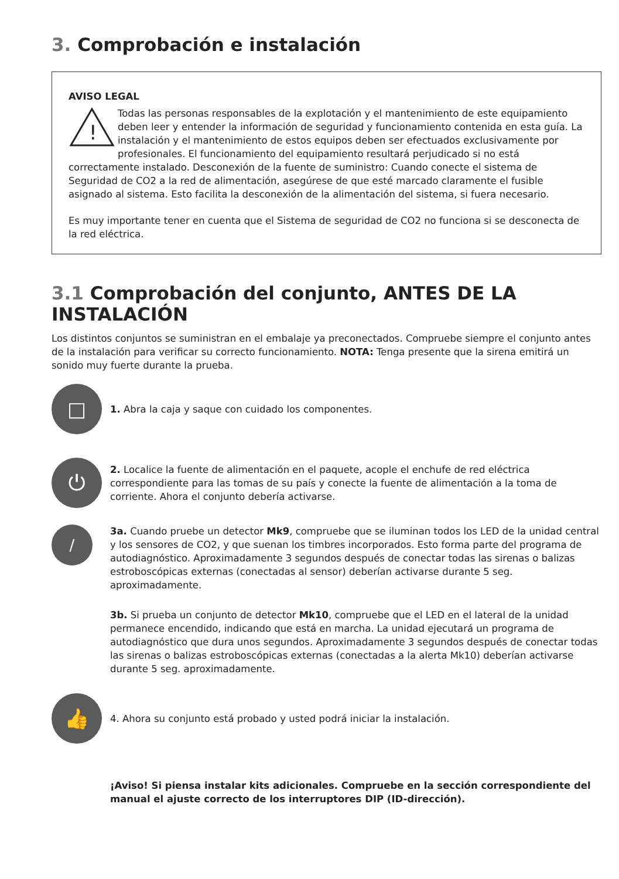3. Comprobación e instalación
AVISO LEGAL
!
Todas las personas responsables de la explotación y el mantenimiento de este equipamiento deben leer y entender la información de seguridad y funcionamiento contenida en esta guía. La instalación y el mantenimiento de estos equipos deben ser efectuados exclusivamente por profesionales. El funcionamiento del equipamiento resultará perjudicado si no está correctamente instalado. Desconexión de la fuente de suministro: Cuando conecte el sistema de Seguridad de CO2 a la red de alimentación, asegúrese de que esté marcado claramente el fusible asignado al sistema. Esto facilita la desconexión de la alimentación del sistema, si fuera necesario.
Es muy importante tener en cuenta que el Sistema de seguridad de CO2 no funciona si se desconecta de la red eléctrica.
3.1 Comprobación del conjunto, ANTES DE LA INSTALACIÓN
Los distintos conjuntos se suministran en el embalaje ya preconectados. Compruebe siempre el conjunto antes de la instalación para verificar su correcto funcionamiento. NOTA: Tenga presente que la sirena emitirá un sonido muy fuerte durante la prueba.
□
1. Abra la caja y saque con cuidado los componentes.
⏻
2. Localice la fuente de alimentación en el paquete, acople el enchufe de red eléctrica correspondiente para las tomas de su país y conecte la fuente de alimentación a la toma de corriente. Ahora el conjunto debería activarse.
/
3a. Cuando pruebe un detector Mk9, compruebe que se iluminan todos los LED de la unidad central y los sensores de CO2, y que suenan los timbres incorporados. Esto forma parte del programa de autodiagnóstico. Aproximadamente 3 segundos después de conectar todas las sirenas o balizas estroboscópicas externas (conectadas al sensor) deberían activarse durante 5 seg. aproximadamente.
3b. Si prueba un conjunto de detector Mk10, compruebe que el LED en el lateral de la unidad permanece encendido, indicando que está en marcha. La unidad ejecutará un programa de autodiagnóstico que dura unos segundos. Aproximadamente 3 segundos después de conectar todas las sirenas o balizas estroboscópicas externas (conectadas a la alerta Mk10) deberían activarse durante 5 seg. aproximadamente.
👍
4. Ahora su conjunto está probado y usted podrá iniciar la instalación.
¡Aviso! Si piensa instalar kits adicionales. Compruebe en la sección correspondiente del manual el ajuste correcto de los interruptores DIP (ID-dirección).